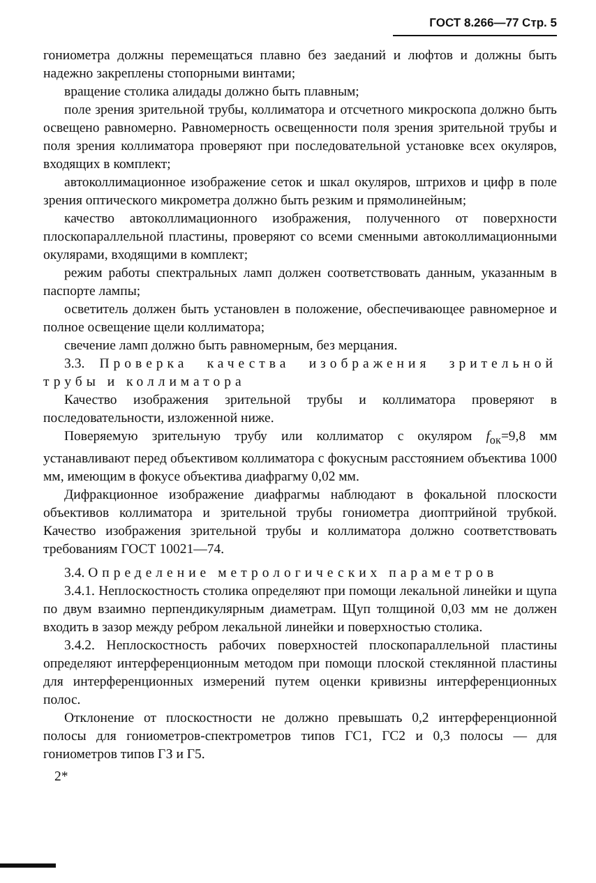ГОСТ 8.266—77 Стр. 5
гониометра должны перемещаться плавно без заеданий и люфтов и должны быть надежно закреплены стопорными винтами;
вращение столика алидады должно быть плавным;
поле зрения зрительной трубы, коллиматора и отсчетного микроскопа должно быть освещено равномерно. Равномерность освещенности поля зрения зрительной трубы и поля зрения коллиматора проверяют при последовательной установке всех окуляров, входящих в комплект;
автоколлимационное изображение сеток и шкал окуляров, штрихов и цифр в поле зрения оптического микрометра должно быть резким и прямолинейным;
качество автоколлимационного изображения, полученного от поверхности плоскопараллельной пластины, проверяют со всеми сменными автоколлимационными окулярами, входящими в комплект;
режим работы спектральных ламп должен соответствовать данным, указанным в паспорте лампы;
осветитель должен быть установлен в положение, обеспечивающее равномерное и полное освещение щели коллиматора;
свечение ламп должно быть равномерным, без мерцания.
3.3. Проверка качества изображения зрительной трубы и коллиматора
Качество изображения зрительной трубы и коллиматора проверяют в последовательности, изложенной ниже.
Поверяемую зрительную трубу или коллиматор с окуляром f<sub>ок</sub>=9,8 мм устанавливают перед объективом коллиматора с фокусным расстоянием объектива 1000 мм, имеющим в фокусе объектива диафрагму 0,02 мм.
Дифракционное изображение диафрагмы наблюдают в фокальной плоскости объективов коллиматора и зрительной трубы гониометра диоптрийной трубкой. Качество изображения зрительной трубы и коллиматора должно соответствовать требованиям ГОСТ 10021—74.
3.4. Определение метрологических параметров
3.4.1. Неплоскостность столика определяют при помощи лекальной линейки и щупа по двум взаимно перпендикулярным диаметрам. Щуп толщиной 0,03 мм не должен входить в зазор между ребром лекальной линейки и поверхностью столика.
3.4.2. Неплоскостность рабочих поверхностей плоскопараллельной пластины определяют интерференционным методом при помощи плоской стеклянной пластины для интерференционных измерений путем оценки кривизны интерференционных полос.
Отклонение от плоскостности не должно превышать 0,2 интерференционной полосы для гониометров-спектрометров типов ГС1, ГС2 и 0,3 полосы — для гониометров типов ГЗ и Г5.
2*